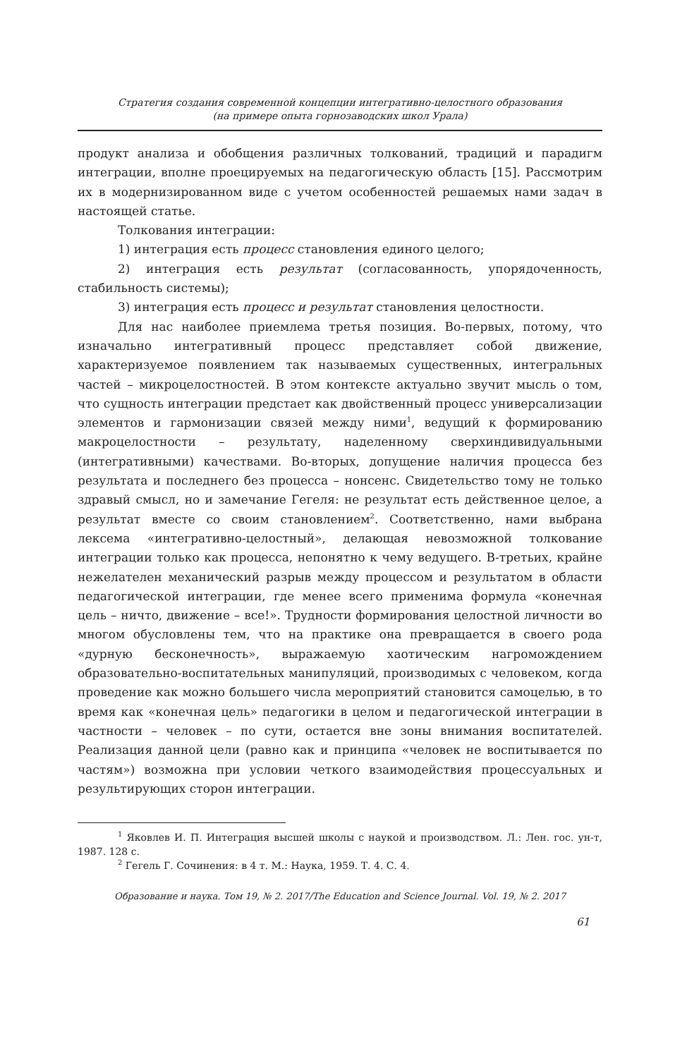Стратегия создания современной концепции интегративно-целостного образования
(на примере опыта горнозаводских школ Урала)
продукт анализа и обобщения различных толкований, традиций и парадигм интеграции, вполне проецируемых на педагогическую область [15]. Рассмотрим их в модернизированном виде с учетом особенностей решаемых нами задач в настоящей статье.
Толкования интеграции:
1) интеграция есть процесс становления единого целого;
2) интеграция есть результат (согласованность, упорядоченность, стабильность системы);
3) интеграция есть процесс и результат становления целостности.
Для нас наиболее приемлема третья позиция. Во-первых, потому, что изначально интегративный процесс представляет собой движение, характеризуемое появлением так называемых существенных, интегральных частей – микроцелостностей. В этом контексте актуально звучит мысль о том, что сущность интеграции предстает как двойственный процесс универсализации элементов и гармонизации связей между ними<sup>1</sup>, ведущий к формированию макроцелостности – результату, наделенному сверхиндивидуальными (интегративными) качествами. Во-вторых, допущение наличия процесса без результата и последнего без процесса – нонсенс. Свидетельство тому не только здравый смысл, но и замечание Гегеля: не результат есть действенное целое, а результат вместе со своим становлением<sup>2</sup>. Соответственно, нами выбрана лексема «интегративно-целостный», делающая невозможной толкование интеграции только как процесса, непонятно к чему ведущего. В-третьих, крайне нежелателен механический разрыв между процессом и результатом в области педагогической интеграции, где менее всего применима формула «конечная цель – ничто, движение – все!». Трудности формирования целостной личности во многом обусловлены тем, что на практике она превращается в своего рода «дурную бесконечность», выражаемую хаотическим нагромождением образовательно-воспитательных манипуляций, производимых с человеком, когда проведение как можно большего числа мероприятий становится самоцелью, в то время как «конечная цель» педагогики в целом и педагогической интеграции в частности – человек – по сути, остается вне зоны внимания воспитателей. Реализация данной цели (равно как и принципа «человек не воспитывается по частям») возможна при условии четкого взаимодействия процессуальных и результирующих сторон интеграции.
<sup>1</sup> Яковлев И. П. Интеграция высшей школы с наукой и производством. Л.: Лен. гос. ун-т, 1987. 128 с.
<sup>2</sup> Гегель Г. Сочинения: в 4 т. М.: Наука, 1959. Т. 4. С. 4.
Образование и наука. Том 19, № 2. 2017/The Education and Science Journal. Vol. 19, № 2. 2017
61